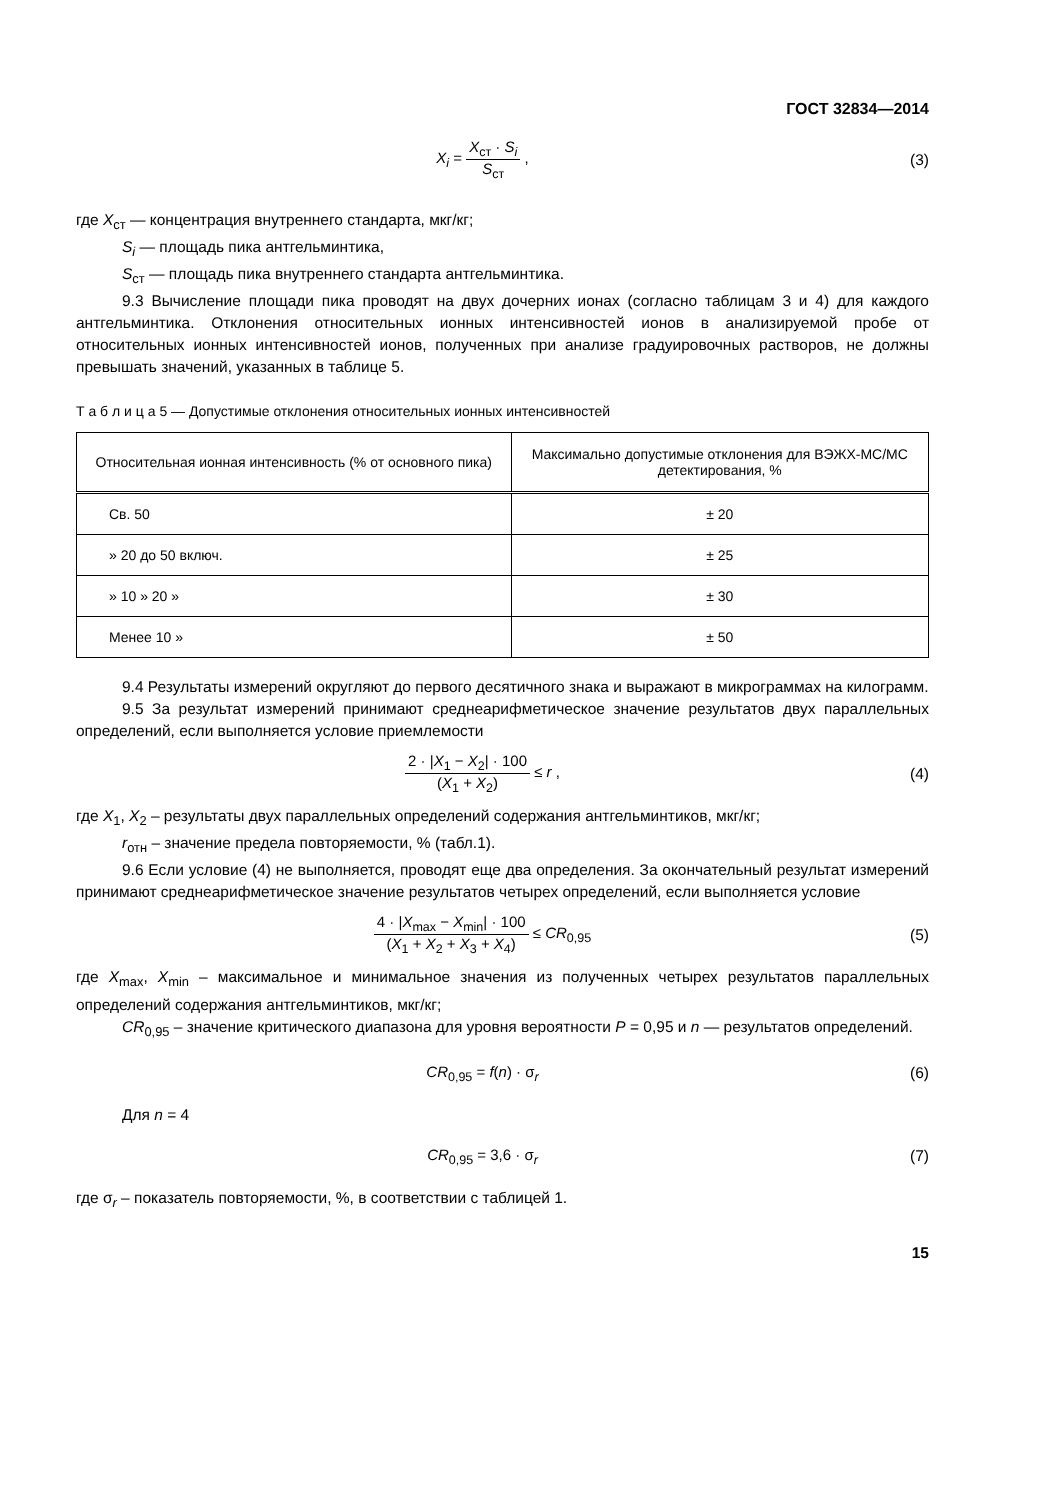ГОСТ 32834—2014
X<sub>i</sub> = X<sub>ст</sub> · S<sub>i</sub> S<sub>ст</sub> , (3)
где X<sub>ст</sub> — концентрация внутреннего стандарта, мкг/кг;
S<sub>i</sub> — площадь пика антгельминтика,
S<sub>ст</sub> — площадь пика внутреннего стандарта антгельминтика.
9.3 Вычисление площади пика проводят на двух дочерних ионах (согласно таблицам 3 и 4) для каждого антгельминтика. Отклонения относительных ионных интенсивностей ионов в анализируемой пробе от относительных ионных интенсивностей ионов, полученных при анализе градуировочных растворов, не должны превышать значений, указанных в таблице 5.
Т а б л и ц а 5 — Допустимые отклонения относительных ионных интенсивностей
| Относительная ионная интенсивность (% от основного пика) | Максимально допустимые отклонения для ВЭЖХ-МС/МС детектирования, % |
| --- | --- |
| Св. 50 | ± 20 |
| » 20 до 50 включ. | ± 25 |
| » 10 » 20 » | ± 30 |
| Менее 10 » | ± 50 |
9.4 Результаты измерений округляют до первого десятичного знака и выражают в микрограммах на килограмм.
9.5 За результат измерений принимают среднеарифметическое значение результатов двух параллельных определений, если выполняется условие приемлемости
2 · |X<sub>1</sub> − X<sub>2</sub>| · 100 (X<sub>1</sub> + X<sub>2</sub>) ≤ r ,
(4)
где X<sub>1</sub>, X<sub>2</sub> – результаты двух параллельных определений содержания антгельминтиков, мкг/кг;
r<sub>отн</sub> – значение предела повторяемости, % (табл.1).
9.6 Если условие (4) не выполняется, проводят еще два определения. За окончательный результат измерений принимают среднеарифметическое значение результатов четырех определений, если выполняется условие
4 · |X<sub>max</sub> − X<sub>min</sub>| · 100 (X<sub>1</sub> + X<sub>2</sub> + X<sub>3</sub> + X<sub>4</sub>) ≤ CR<sub>0,95</sub>
(5)
где X<sub>max</sub>, X<sub>min</sub> – максимальное и минимальное значения из полученных четырех результатов параллельных определений содержания антгельминтиков, мкг/кг;
CR<sub>0,95</sub> – значение критического диапазона для уровня вероятности P = 0,95 и n — результатов определений.
CR<sub>0,95</sub> = f(n) · σ<sub>r</sub> (6)
Для n = 4
CR<sub>0,95</sub> = 3,6 · σ<sub>r</sub> (7)
где σ<sub>r</sub> – показатель повторяемости, %, в соответствии с таблицей 1.
15